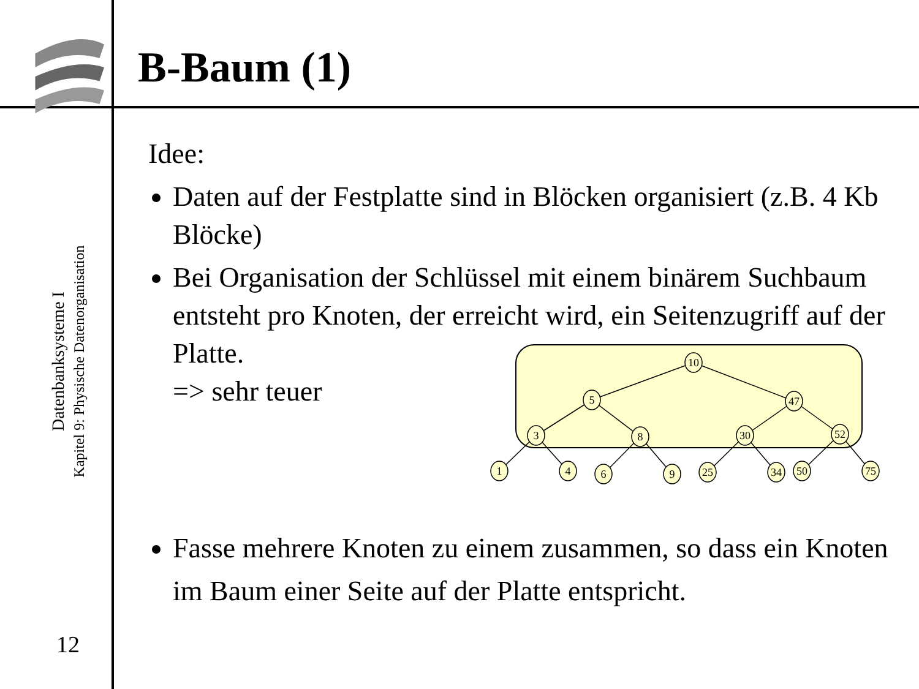B-Baum (1)
Datenbanksysteme I
Kapitel 9: Physische Datenorganisation
12
Idee:
Daten auf der Festplatte sind in Blöcken organisiert (z.B. 4 Kb Blöcke)
Bei Organisation der Schlüssel mit einem binärem Suchbaum entsteht pro Knoten, der erreicht wird, ein Seitenzugriff auf der Platte.
=> sehr teuer
Fasse mehrere Knoten zu einem zusammen, so dass ein Knoten im Baum einer Seite auf der Platte entspricht.
10
5
47
3
8
30
52
1
4
6
9
25
34
50
75